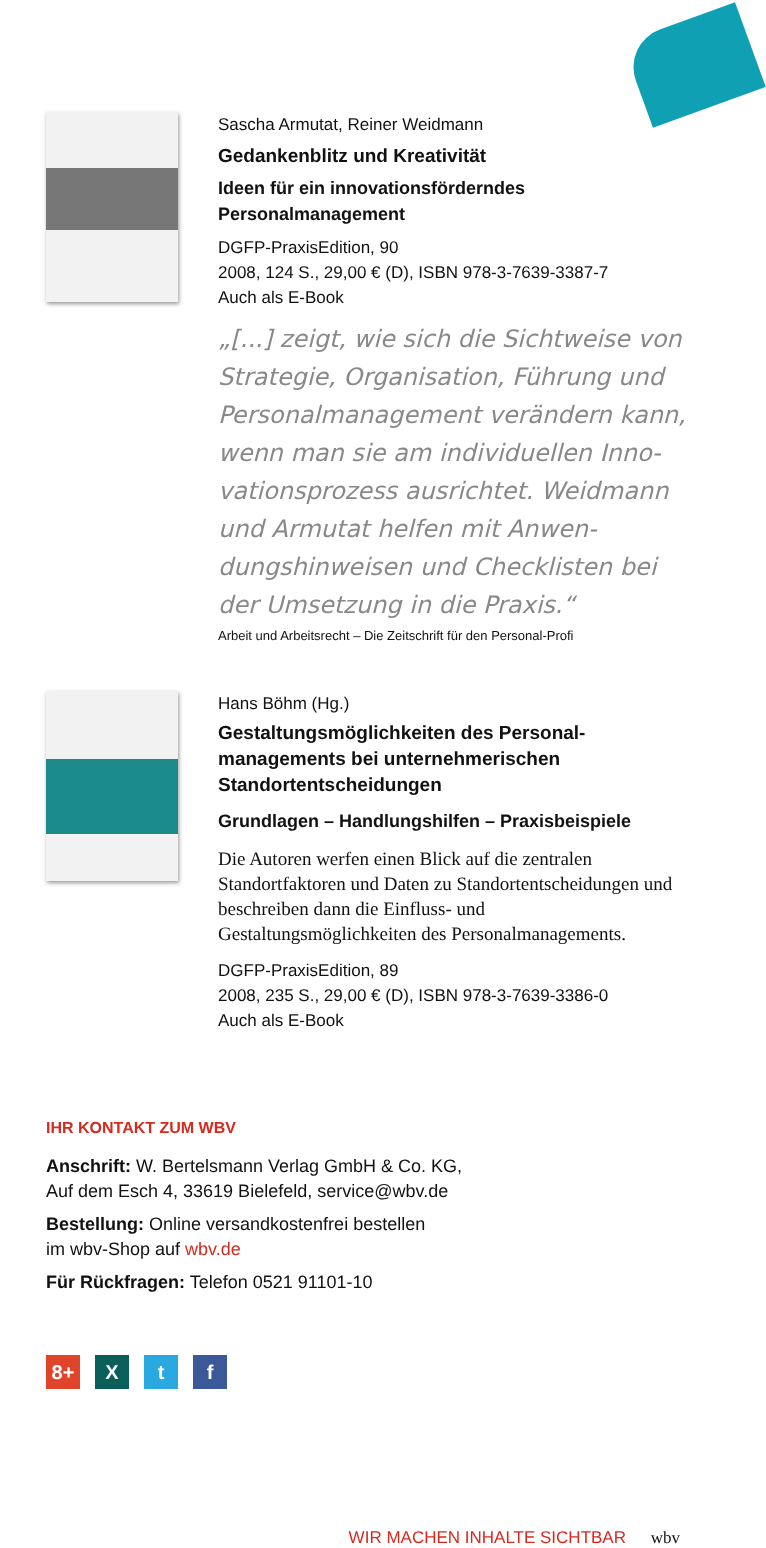Sascha Armutat, Reiner Weidmann
Gedankenblitz und Kreativität
Ideen für ein innovationsförderndes Personalmanagement
DGFP-PraxisEdition, 90
2008, 124 S., 29,00 € (D), ISBN 978-3-7639-3387-7
Auch als E-Book
„[...] zeigt, wie sich die Sichtweise von Strategie, Organisation, Führung und Personalmanagement verändern kann, wenn man sie am individuellen Inno­vationsprozess ausrichtet. Weidmann und Armutat helfen mit Anwen­dungshinweisen und Checklisten bei der Umsetzung in die Praxis.“
Arbeit und Arbeitsrecht – Die Zeitschrift für den Personal-Profi
Hans Böhm (Hg.)
Gestaltungsmöglichkeiten des Personal­managements bei unternehmerischen Standortentscheidungen
Grundlagen – Handlungshilfen – Praxisbeispiele
Die Autoren werfen einen Blick auf die zentralen Standortfaktoren und Daten zu Standortentschei­dungen und beschreiben dann die Einfluss- und Gestaltungsmöglichkeiten des Personalma­nagements.
DGFP-PraxisEdition, 89
2008, 235 S., 29,00 € (D), ISBN 978-3-7639-3386-0
Auch als E-Book
IHR KONTAKT ZUM WBV
Anschrift: W. Bertelsmann Verlag GmbH & Co. KG,
Auf dem Esch 4, 33619 Bielefeld, service@wbv.de
Bestellung: Online versandkostenfrei bestellen
im wbv-Shop auf wbv.de
Für Rückfragen: Telefon 0521 91101-10
8+ X t f
WIR MACHEN INHALTE SICHTBAR wbv